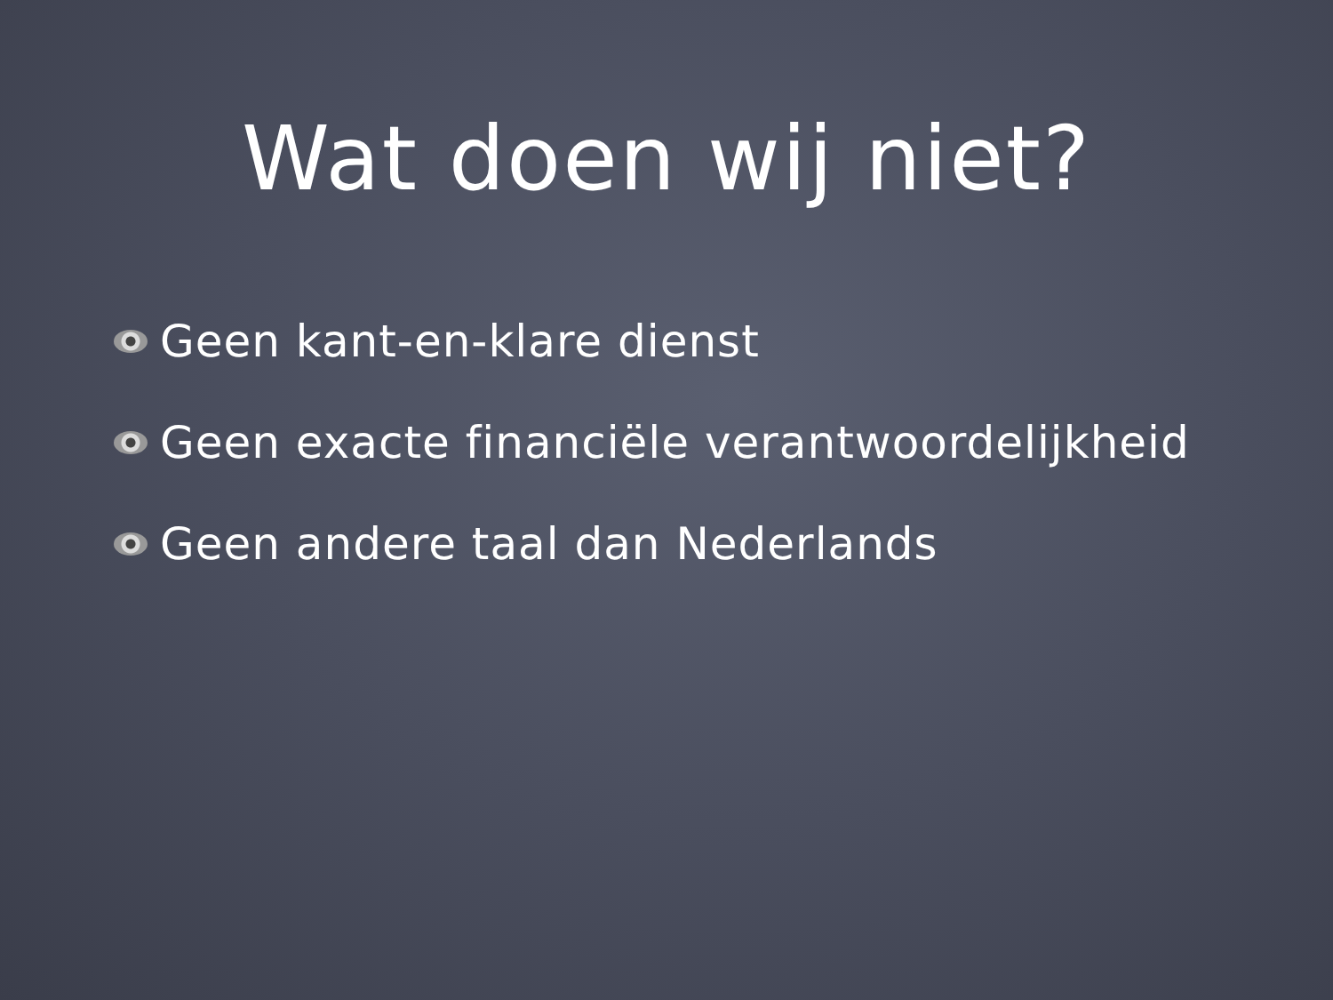Wat doen wij niet?
Geen kant-en-klare dienst
Geen exacte financiële verantwoordelijkheid
Geen andere taal dan Nederlands